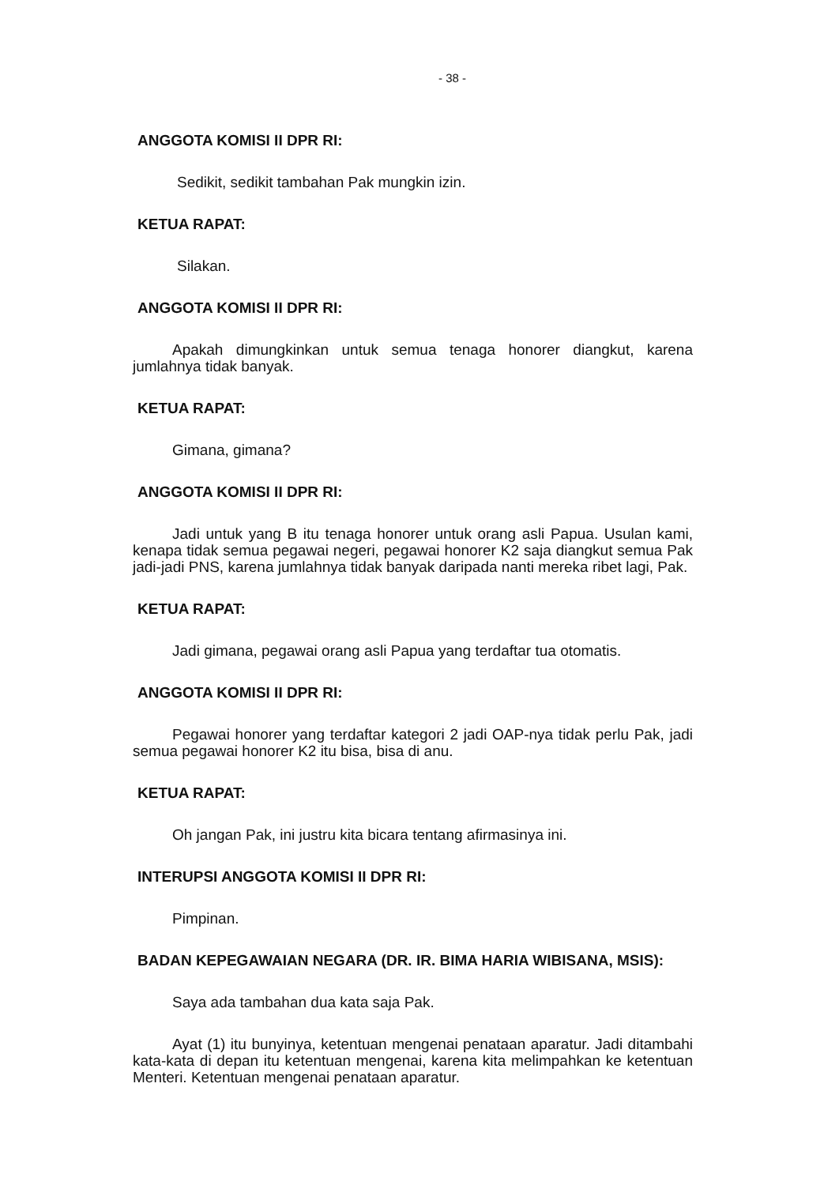- 38 -
ANGGOTA KOMISI II DPR RI:
Sedikit, sedikit tambahan Pak mungkin izin.
KETUA RAPAT:
Silakan.
ANGGOTA KOMISI II DPR RI:
Apakah dimungkinkan untuk semua tenaga honorer diangkut, karena jumlahnya tidak banyak.
KETUA RAPAT:
Gimana, gimana?
ANGGOTA KOMISI II DPR RI:
Jadi untuk yang B itu tenaga honorer untuk orang asli Papua. Usulan kami, kenapa tidak semua pegawai negeri, pegawai honorer K2 saja diangkut semua Pak jadi-jadi PNS, karena jumlahnya tidak banyak daripada nanti mereka ribet lagi, Pak.
KETUA RAPAT:
Jadi gimana, pegawai orang asli Papua yang terdaftar tua otomatis.
ANGGOTA KOMISI II DPR RI:
Pegawai honorer yang terdaftar kategori 2 jadi OAP-nya tidak perlu Pak, jadi semua pegawai honorer K2 itu bisa, bisa di anu.
KETUA RAPAT:
Oh jangan Pak, ini justru kita bicara tentang afirmasinya ini.
INTERUPSI ANGGOTA KOMISI II DPR RI:
Pimpinan.
BADAN KEPEGAWAIAN NEGARA (DR. IR. BIMA HARIA WIBISANA, MSIS):
Saya ada tambahan dua kata saja Pak.
Ayat (1) itu bunyinya, ketentuan mengenai penataan aparatur. Jadi ditambahi kata-kata di depan itu ketentuan mengenai, karena kita melimpahkan ke ketentuan Menteri. Ketentuan mengenai penataan aparatur.